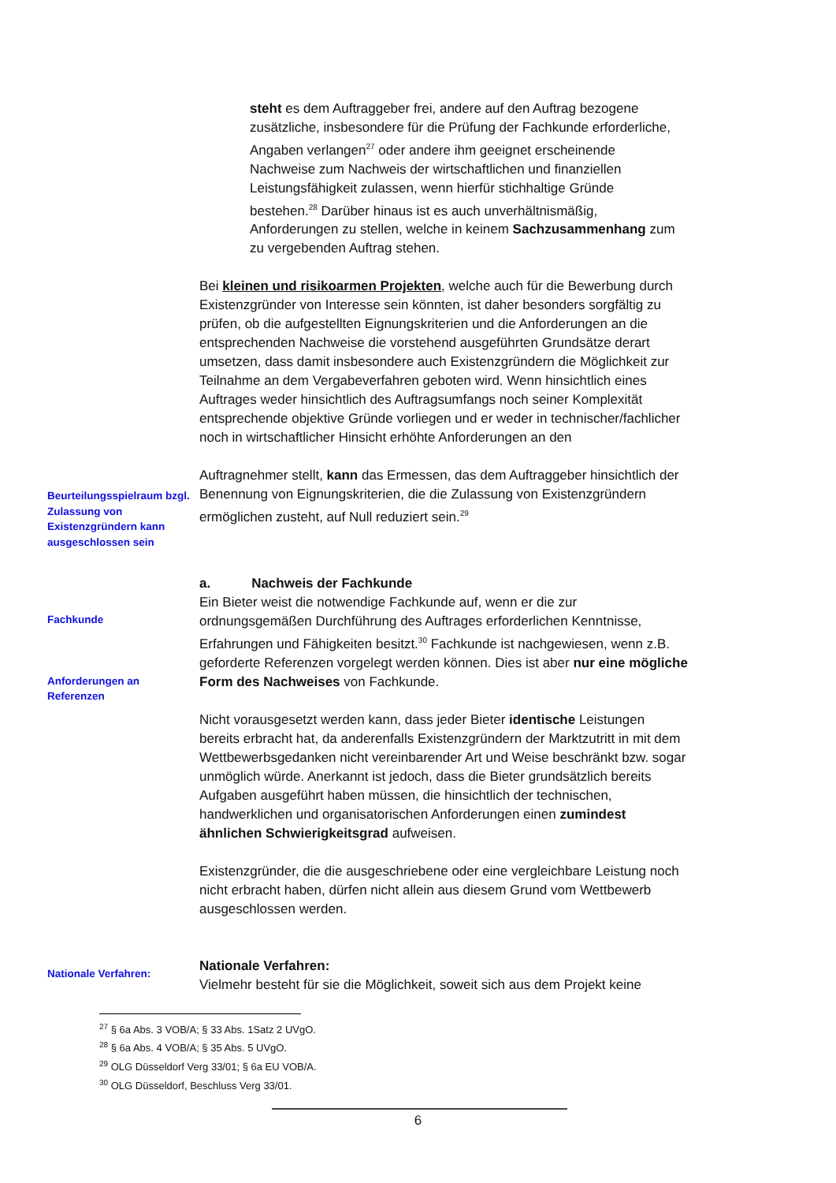steht es dem Auftraggeber frei, andere auf den Auftrag bezogene zusätzliche, insbesondere für die Prüfung der Fachkunde erforderliche, Angaben verlangen<sup>27</sup> oder andere ihm geeignet erscheinende Nachweise zum Nachweis der wirtschaftlichen und finanziellen Leistungsfähigkeit zulassen, wenn hierfür stichhaltige Gründe bestehen.<sup>28</sup> Darüber hinaus ist es auch unverhältnismäßig, Anforderungen zu stellen, welche in keinem Sachzusammenhang zum zu vergebenden Auftrag stehen.
Bei kleinen und risikoarmen Projekten, welche auch für die Bewerbung durch Existenzgründer von Interesse sein könnten, ist daher besonders sorgfältig zu prüfen, ob die aufgestellten Eignungskriterien und die Anforderungen an die entsprechenden Nachweise die vorstehend ausgeführten Grundsätze derart umsetzen, dass damit insbesondere auch Existenzgründern die Möglichkeit zur Teilnahme an dem Vergabeverfahren geboten wird. Wenn hinsichtlich eines Auftrages weder hinsichtlich des Auftragsumfangs noch seiner Komplexität entsprechende objektive Gründe vorliegen und er weder in technischer/fachlicher noch in wirtschaftlicher Hinsicht erhöhte Anforderungen an den
Beurteilungsspielraum bzgl. Zulassung von Existenzgründern kann ausgeschlossen sein
Auftragnehmer stellt, kann das Ermessen, das dem Auftraggeber hinsichtlich der Benennung von Eignungskriterien, die die Zulassung von Existenzgründern ermöglichen zusteht, auf Null reduziert sein.<sup>29</sup>
Fachkunde
Anforderungen an Referenzen
a. Nachweis der Fachkunde
Ein Bieter weist die notwendige Fachkunde auf, wenn er die zur ordnungsgemäßen Durchführung des Auftrages erforderlichen Kenntnisse, Erfahrungen und Fähigkeiten besitzt.<sup>30</sup> Fachkunde ist nachgewiesen, wenn z.B. geforderte Referenzen vorgelegt werden können. Dies ist aber nur eine mögliche Form des Nachweises von Fachkunde.
Nicht vorausgesetzt werden kann, dass jeder Bieter identische Leistungen bereits erbracht hat, da anderenfalls Existenzgründern der Marktzutritt in mit dem Wettbewerbsgedanken nicht vereinbarender Art und Weise beschränkt bzw. sogar unmöglich würde. Anerkannt ist jedoch, dass die Bieter grundsätzlich bereits Aufgaben ausgeführt haben müssen, die hinsichtlich der technischen, handwerklichen und organisatorischen Anforderungen einen zumindest ähnlichen Schwierigkeitsgrad aufweisen.
Existenzgründer, die die ausgeschriebene oder eine vergleichbare Leistung noch nicht erbracht haben, dürfen nicht allein aus diesem Grund vom Wettbewerb ausgeschlossen werden.
Nationale Verfahren:
Nationale Verfahren:
Vielmehr besteht für sie die Möglichkeit, soweit sich aus dem Projekt keine
<sup>27</sup> § 6a Abs. 3 VOB/A; § 33 Abs. 1Satz 2 UVgO.
<sup>28</sup> § 6a Abs. 4 VOB/A; § 35 Abs. 5 UVgO.
<sup>29</sup> OLG Düsseldorf Verg 33/01; § 6a EU VOB/A.
<sup>30</sup> OLG Düsseldorf, Beschluss Verg 33/01.
6